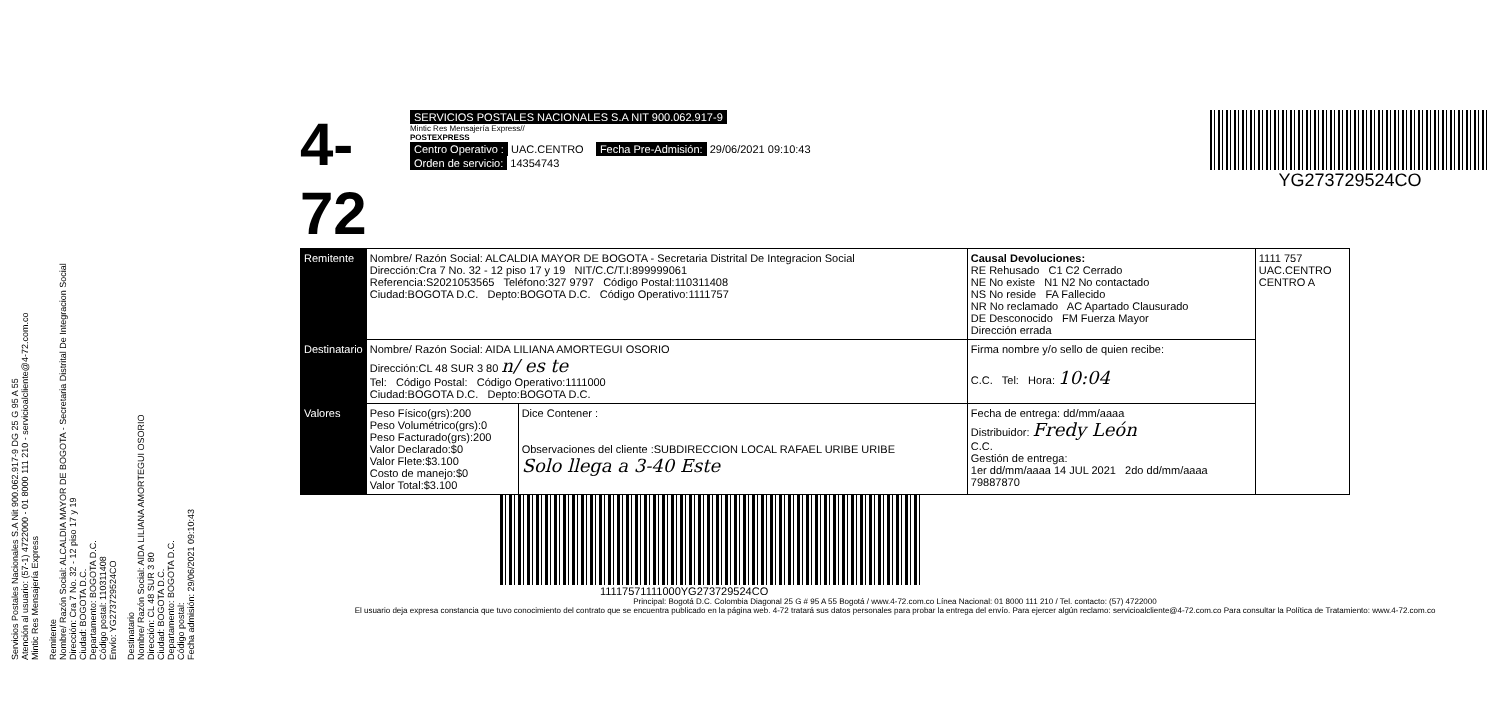Servicios Postales Nacionales S.A Nit 900.062.917-9 DG 25 G 95 A 55
Atención al usuario: (57-1) 4722000 - 01 8000 111 210 - servicioalcliente@4-72.com.co
Mintic Res Mensajería Express
Remitente
Nombre/ Razón Social: ALCALDIA MAYOR DE BOGOTA - Secretaria Distrital De Integracion Social
Dirección: Cra 7 No. 32 - 12 piso 17 y 19
Ciudad: BOGOTA D.C.
Departamento: BOGOTA D.C.
Código postal: 110311408
Envío: YG273729524CO
Destinatario
Nombre/ Razón Social: AIDA LILIANA AMORTEGUI OSORIO
Dirección: CL 48 SUR 3 80
Ciudad: BOGOTA D.C.
Departamento: BOGOTA D.C.
Código postal:
Fecha admisión: 29/06/2021 09:10:43
4-72
SERVICIOS POSTALES NACIONALES S.A NIT 900.062.917-9
Mintic Res Mensajería Express//
POSTEXPRESS
Centro Operativo : UAC.CENTRO Fecha Pre-Admisión: 29/06/2021 09:10:43
Orden de servicio: 14354743
YG273729524CO
| Remitente | Nombre/ Razón Social: ALCALDIA MAYOR DE BOGOTA - Secretaria Distrital De Integracion Social Dirección:Cra 7 No. 32 - 12 piso 17 y 19 NIT/C.C/T.I:899999061 Referencia:S2021053565 Teléfono:327 9797 Código Postal:110311408 Ciudad:BOGOTA D.C. Depto:BOGOTA D.C. Código Operativo:1111757 | | Causal Devoluciones: RE Rehusado C1 C2 Cerrado NE No existe N1 N2 No contactado NS No reside FA Fallecido NR No reclamado AC Apartado Clausurado DE Desconocido FM Fuerza Mayor Dirección errada | 1111 757 UAC.CENTRO CENTRO A |
| Destinatario | Nombre/ Razón Social: AIDA LILIANA AMORTEGUI OSORIO Dirección:CL 48 SUR 3 80 n/ es te Tel: Código Postal: Código Operativo:1111000 Ciudad:BOGOTA D.C. Depto:BOGOTA D.C. | | Firma nombre y/o sello de quien recibe: C.C. Tel: Hora: 10:04 | |
| Valores | Peso Físico(grs):200 Peso Volumétrico(grs):0 Peso Facturado(grs):200 Valor Declarado:$0 Valor Flete:$3.100 Costo de manejo:$0 Valor Total:$3.100 | Dice Contener : Observaciones del cliente :SUBDIRECCION LOCAL RAFAEL URIBE URIBE Solo llega a 3-40 Este | Fecha de entrega: dd/mm/aaaa Distribuidor: Fredy León C.C. Gestión de entrega: 1er dd/mm/aaaa 14 JUL 2021 2do dd/mm/aaaa 79887870 | |
11117571111000YG273729524CO
Principal: Bogotá D.C. Colombia Diagonal 25 G # 95 A 55 Bogotá / www.4-72.com.co Línea Nacional: 01 8000 111 210 / Tel. contacto: (57) 4722000
El usuario deja expresa constancia que tuvo conocimiento del contrato que se encuentra publicado en la página web. 4-72 tratará sus datos personales para probar la entrega del envío. Para ejercer algún reclamo: servicioalcliente@4-72.com.co Para consultar la Política de Tratamiento: www.4-72.com.co